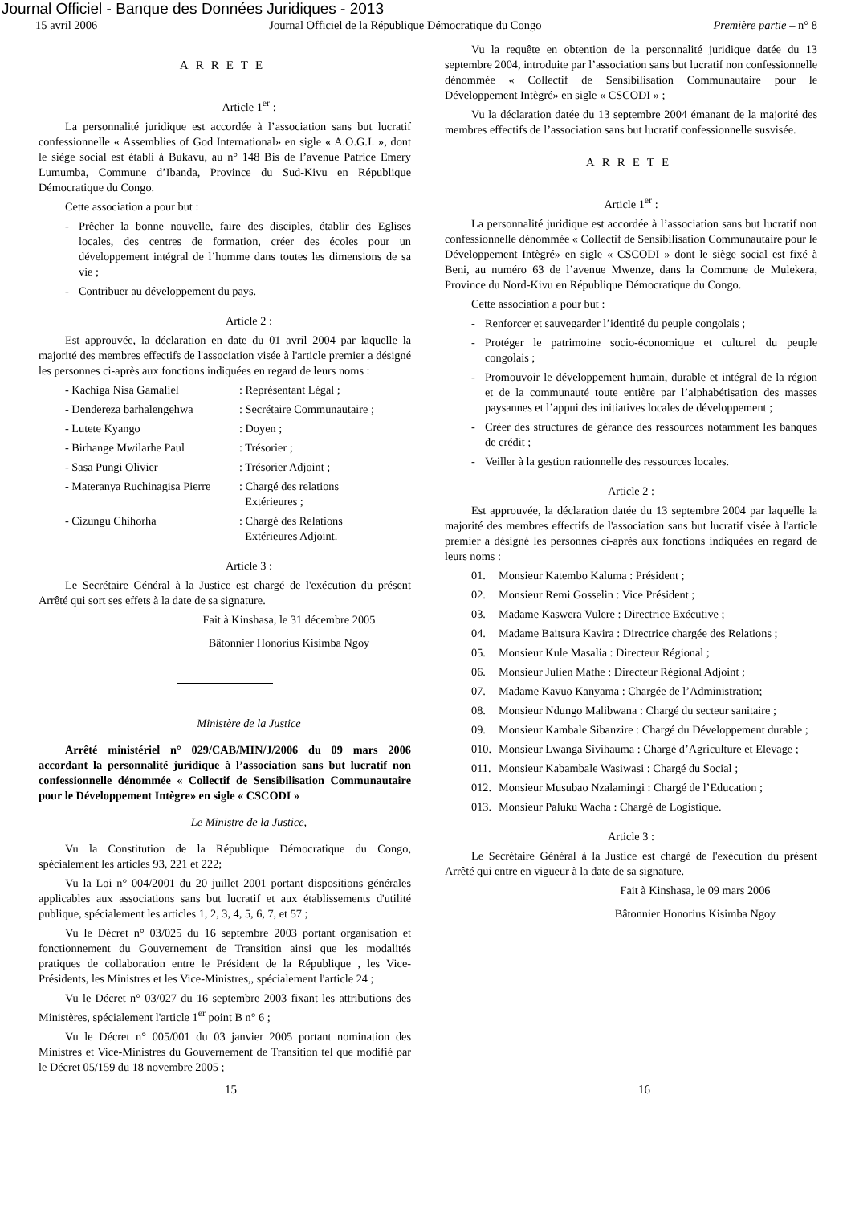Journal Officiel - Banque des Données Juridiques - 2013
15 avril 2006 Journal Officiel de la République Démocratique du Congo Première partie – n° 8
ARRETE
Article 1<sup>er</sup> :
La personnalité juridique est accordée à l’association sans but lucratif confessionnelle « Assemblies of God International» en sigle « A.O.G.I. », dont le siège social est établi à Bukavu, au n° 148 Bis de l’avenue Patrice Emery Lumumba, Commune d’Ibanda, Province du Sud-Kivu en République Démocratique du Congo.
Cette association a pour but :
- Prêcher la bonne nouvelle, faire des disciples, établir des Eglises locales, des centres de formation, créer des écoles pour un développement intégral de l’homme dans toutes les dimensions de sa vie ;
- Contribuer au développement du pays.
Article 2 :
Est approuvée, la déclaration en date du 01 avril 2004 par laquelle la majorité des membres effectifs de l'association visée à l'article premier a désigné les personnes ci-après aux fonctions indiquées en regard de leurs noms :
- Kachiga Nisa Gamaliel: Représentant Légal ;
- Dendereza barhalengehwa: Secrétaire Communautaire ;
- Lutete Kyango: Doyen ;
- Birhange Mwilarhe Paul: Trésorier ;
- Sasa Pungi Olivier: Trésorier Adjoint ;
- Materanya Ruchinagisa Pierre: Chargé des relations
Extérieures ;
- Cizungu Chihorha: Chargé des Relations
Extérieures Adjoint.
Article 3 :
Le Secrétaire Général à la Justice est chargé de l'exécution du présent Arrêté qui sort ses effets à la date de sa signature.
Fait à Kinshasa, le 31 décembre 2005
Bâtonnier Honorius Kisimba Ngoy
Ministère de la Justice
Arrêté ministériel n° 029/CAB/MIN/J/2006 du 09 mars 2006 accordant la personnalité juridique à l’association sans but lucratif non confessionnelle dénommée « Collectif de Sensibilisation Communautaire pour le Développement Intègre» en sigle « CSCODI »
Le Ministre de la Justice,
Vu la Constitution de la République Démocratique du Congo, spécialement les articles 93, 221 et 222;
Vu la Loi n° 004/2001 du 20 juillet 2001 portant dispositions générales applicables aux associations sans but lucratif et aux établissements d'utilité publique, spécialement les articles 1, 2, 3, 4, 5, 6, 7, et 57 ;
Vu le Décret n° 03/025 du 16 septembre 2003 portant organisation et fonctionnement du Gouvernement de Transition ainsi que les modalités pratiques de collaboration entre le Président de la République , les Vice-Présidents, les Ministres et les Vice-Ministres,, spécialement l'article 24 ;
Vu le Décret n° 03/027 du 16 septembre 2003 fixant les attributions des Ministères, spécialement l'article 1<sup>er</sup> point B n° 6 ;
Vu le Décret n° 005/001 du 03 janvier 2005 portant nomination des Ministres et Vice-Ministres du Gouvernement de Transition tel que modifié par le Décret 05/159 du 18 novembre 2005 ;
Vu la requête en obtention de la personnalité juridique datée du 13 septembre 2004, introduite par l’association sans but lucratif non confessionnelle dénommée « Collectif de Sensibilisation Communautaire pour le Développement Intègré» en sigle « CSCODI » ;
Vu la déclaration datée du 13 septembre 2004 émanant de la majorité des membres effectifs de l’association sans but lucratif confessionnelle susvisée.
ARRETE
Article 1<sup>er</sup> :
La personnalité juridique est accordée à l’association sans but lucratif non confessionnelle dénommée « Collectif de Sensibilisation Communautaire pour le Développement Intègré» en sigle « CSCODI » dont le siège social est fixé à Beni, au numéro 63 de l’avenue Mwenze, dans la Commune de Mulekera, Province du Nord-Kivu en République Démocratique du Congo.
Cette association a pour but :
- Renforcer et sauvegarder l’identité du peuple congolais ;
- Protéger le patrimoine socio-économique et culturel du peuple congolais ;
- Promouvoir le développement humain, durable et intégral de la région et de la communauté toute entière par l’alphabétisation des masses paysannes et l’appui des initiatives locales de développement ;
- Créer des structures de gérance des ressources notamment les banques de crédit ;
- Veiller à la gestion rationnelle des ressources locales.
Article 2 :
Est approuvée, la déclaration datée du 13 septembre 2004 par laquelle la majorité des membres effectifs de l'association sans but lucratif visée à l'article premier a désigné les personnes ci-après aux fonctions indiquées en regard de leurs noms :
01. Monsieur Katembo Kaluma : Président ;
02. Monsieur Remi Gosselin : Vice Président ;
03. Madame Kaswera Vulere : Directrice Exécutive ;
04. Madame Baitsura Kavira : Directrice chargée des Relations ;
05. Monsieur Kule Masalia : Directeur Régional ;
06. Monsieur Julien Mathe : Directeur Régional Adjoint ;
07. Madame Kavuo Kanyama : Chargée de l’Administration;
08. Monsieur Ndungo Malibwana : Chargé du secteur sanitaire ;
09. Monsieur Kambale Sibanzire : Chargé du Développement durable ;
010. Monsieur Lwanga Sivihauma : Chargé d’Agriculture et Elevage ;
011. Monsieur Kabambale Wasiwasi : Chargé du Social ;
012. Monsieur Musubao Nzalamingi : Chargé de l’Education ;
013. Monsieur Paluku Wacha : Chargé de Logistique.
Article 3 :
Le Secrétaire Général à la Justice est chargé de l'exécution du présent Arrêté qui entre en vigueur à la date de sa signature.
Fait à Kinshasa, le 09 mars 2006
Bâtonnier Honorius Kisimba Ngoy
15 16